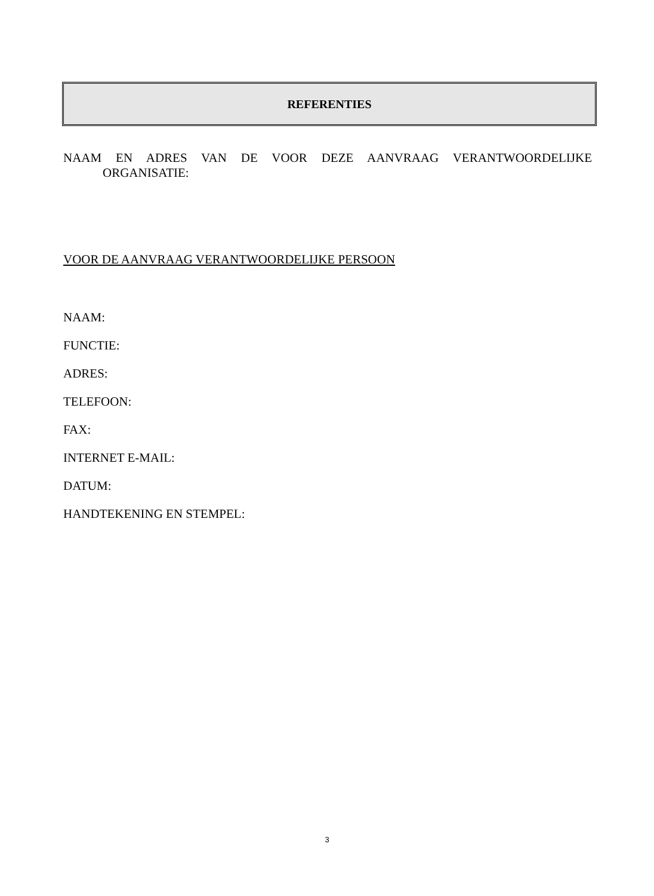REFERENTIES
NAAM EN ADRES VAN DE VOOR DEZE AANVRAAG VERANTWOORDELIJKE
ORGANISATIE:
VOOR DE AANVRAAG VERANTWOORDELIJKE PERSOON
NAAM:
FUNCTIE:
ADRES:
TELEFOON:
FAX:
INTERNET E-MAIL:
DATUM:
HANDTEKENING EN STEMPEL:
3